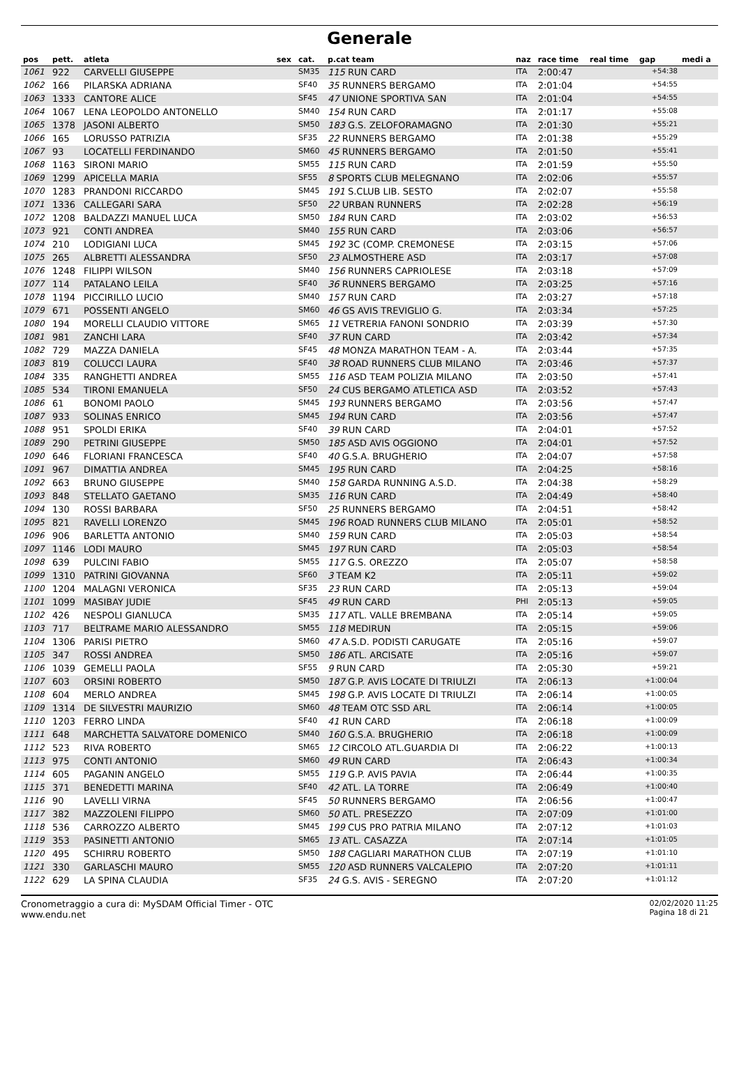Generale
| pos | pett. | atleta | sex | cat. | p.cat team | naz | race time | real time | gap | medi a |
| --- | --- | --- | --- | --- | --- | --- | --- | --- | --- | --- |
| 1061 | 922 | CARVELLI GIUSEPPE | | SM35 | 115 RUN CARD | ITA | 2:00:47 | | +54:38 | |
| 1062 | 166 | PILARSKA ADRIANA | | SF40 | 35 RUNNERS BERGAMO | ITA | 2:01:04 | | +54:55 | |
| 1063 | 1333 | CANTORE ALICE | | SF45 | 47 UNIONE SPORTIVA SAN | ITA | 2:01:04 | | +54:55 | |
| 1064 | 1067 | LENA LEOPOLDO ANTONELLO | | SM40 | 154 RUN CARD | ITA | 2:01:17 | | +55:08 | |
| 1065 | 1378 | JASONI ALBERTO | | SM50 | 183 G.S. ZELOFORAMAGNO | ITA | 2:01:30 | | +55:21 | |
| 1066 | 165 | LORUSSO PATRIZIA | | SF35 | 22 RUNNERS BERGAMO | ITA | 2:01:38 | | +55:29 | |
| 1067 | 93 | LOCATELLI FERDINANDO | | SM60 | 45 RUNNERS BERGAMO | ITA | 2:01:50 | | +55:41 | |
| 1068 | 1163 | SIRONI MARIO | | SM55 | 115 RUN CARD | ITA | 2:01:59 | | +55:50 | |
| 1069 | 1299 | APICELLA MARIA | | SF55 | 8 SPORTS CLUB MELEGNANO | ITA | 2:02:06 | | +55:57 | |
| 1070 | 1283 | PRANDONI RICCARDO | | SM45 | 191 S.CLUB LIB. SESTO | ITA | 2:02:07 | | +55:58 | |
| 1071 | 1336 | CALLEGARI SARA | | SF50 | 22 URBAN RUNNERS | ITA | 2:02:28 | | +56:19 | |
| 1072 | 1208 | BALDAZZI MANUEL LUCA | | SM50 | 184 RUN CARD | ITA | 2:03:02 | | +56:53 | |
| 1073 | 921 | CONTI ANDREA | | SM40 | 155 RUN CARD | ITA | 2:03:06 | | +56:57 | |
| 1074 | 210 | LODIGIANI LUCA | | SM45 | 192 3C (COMP. CREMONESE | ITA | 2:03:15 | | +57:06 | |
| 1075 | 265 | ALBRETTI ALESSANDRA | | SF50 | 23 ALMOSTHERE ASD | ITA | 2:03:17 | | +57:08 | |
| 1076 | 1248 | FILIPPI WILSON | | SM40 | 156 RUNNERS CAPRIOLESE | ITA | 2:03:18 | | +57:09 | |
| 1077 | 114 | PATALANO LEILA | | SF40 | 36 RUNNERS BERGAMO | ITA | 2:03:25 | | +57:16 | |
| 1078 | 1194 | PICCIRILLO LUCIO | | SM40 | 157 RUN CARD | ITA | 2:03:27 | | +57:18 | |
| 1079 | 671 | POSSENTI ANGELO | | SM60 | 46 GS AVIS TREVIGLIO G. | ITA | 2:03:34 | | +57:25 | |
| 1080 | 194 | MORELLI CLAUDIO VITTORE | | SM65 | 11 VETRERIA FANONI SONDRIO | ITA | 2:03:39 | | +57:30 | |
| 1081 | 981 | ZANCHI LARA | | SF40 | 37 RUN CARD | ITA | 2:03:42 | | +57:34 | |
| 1082 | 729 | MAZZA DANIELA | | SF45 | 48 MONZA MARATHON TEAM - A. | ITA | 2:03:44 | | +57:35 | |
| 1083 | 819 | COLUCCI LAURA | | SF40 | 38 ROAD RUNNERS CLUB MILANO | ITA | 2:03:46 | | +57:37 | |
| 1084 | 335 | RANGHETTI ANDREA | | SM55 | 116 ASD TEAM POLIZIA MILANO | ITA | 2:03:50 | | +57:41 | |
| 1085 | 534 | TIRONI EMANUELA | | SF50 | 24 CUS BERGAMO ATLETICA ASD | ITA | 2:03:52 | | +57:43 | |
| 1086 | 61 | BONOMI PAOLO | | SM45 | 193 RUNNERS BERGAMO | ITA | 2:03:56 | | +57:47 | |
| 1087 | 933 | SOLINAS ENRICO | | SM45 | 194 RUN CARD | ITA | 2:03:56 | | +57:47 | |
| 1088 | 951 | SPOLDI ERIKA | | SF40 | 39 RUN CARD | ITA | 2:04:01 | | +57:52 | |
| 1089 | 290 | PETRINI GIUSEPPE | | SM50 | 185 ASD AVIS OGGIONO | ITA | 2:04:01 | | +57:52 | |
| 1090 | 646 | FLORIANI FRANCESCA | | SF40 | 40 G.S.A. BRUGHERIO | ITA | 2:04:07 | | +57:58 | |
| 1091 | 967 | DIMATTIA ANDREA | | SM45 | 195 RUN CARD | ITA | 2:04:25 | | +58:16 | |
| 1092 | 663 | BRUNO GIUSEPPE | | SM40 | 158 GARDA RUNNING A.S.D. | ITA | 2:04:38 | | +58:29 | |
| 1093 | 848 | STELLATO GAETANO | | SM35 | 116 RUN CARD | ITA | 2:04:49 | | +58:40 | |
| 1094 | 130 | ROSSI BARBARA | | SF50 | 25 RUNNERS BERGAMO | ITA | 2:04:51 | | +58:42 | |
| 1095 | 821 | RAVELLI LORENZO | | SM45 | 196 ROAD RUNNERS CLUB MILANO | ITA | 2:05:01 | | +58:52 | |
| 1096 | 906 | BARLETTA ANTONIO | | SM40 | 159 RUN CARD | ITA | 2:05:03 | | +58:54 | |
| 1097 | 1146 | LODI MAURO | | SM45 | 197 RUN CARD | ITA | 2:05:03 | | +58:54 | |
| 1098 | 639 | PULCINI FABIO | | SM55 | 117 G.S. OREZZO | ITA | 2:05:07 | | +58:58 | |
| 1099 | 1310 | PATRINI GIOVANNA | | SF60 | 3 TEAM K2 | ITA | 2:05:11 | | +59:02 | |
| 1100 | 1204 | MALAGNI VERONICA | | SF35 | 23 RUN CARD | ITA | 2:05:13 | | +59:04 | |
| 1101 | 1099 | MASIBAY JUDIE | | SF45 | 49 RUN CARD | PHI | 2:05:13 | | +59:05 | |
| 1102 | 426 | NESPOLI GIANLUCA | | SM35 | 117 ATL. VALLE BREMBANA | ITA | 2:05:14 | | +59:05 | |
| 1103 | 717 | BELTRAME MARIO ALESSANDRO | | SM55 | 118 MEDIRUN | ITA | 2:05:15 | | +59:06 | |
| 1104 | 1306 | PARISI PIETRO | | SM60 | 47 A.S.D. PODISTI CARUGATE | ITA | 2:05:16 | | +59:07 | |
| 1105 | 347 | ROSSI ANDREA | | SM50 | 186 ATL. ARCISATE | ITA | 2:05:16 | | +59:07 | |
| 1106 | 1039 | GEMELLI PAOLA | | SF55 | 9 RUN CARD | ITA | 2:05:30 | | +59:21 | |
| 1107 | 603 | ORSINI ROBERTO | | SM50 | 187 G.P. AVIS LOCATE DI TRIULZI | ITA | 2:06:13 | | +1:00:04 | |
| 1108 | 604 | MERLO ANDREA | | SM45 | 198 G.P. AVIS LOCATE DI TRIULZI | ITA | 2:06:14 | | +1:00:05 | |
| 1109 | 1314 | DE SILVESTRI MAURIZIO | | SM60 | 48 TEAM OTC SSD ARL | ITA | 2:06:14 | | +1:00:05 | |
| 1110 | 1203 | FERRO LINDA | | SF40 | 41 RUN CARD | ITA | 2:06:18 | | +1:00:09 | |
| 1111 | 648 | MARCHETTA SALVATORE DOMENICO | | SM40 | 160 G.S.A. BRUGHERIO | ITA | 2:06:18 | | +1:00:09 | |
| 1112 | 523 | RIVA ROBERTO | | SM65 | 12 CIRCOLO ATL.GUARDIA DI | ITA | 2:06:22 | | +1:00:13 | |
| 1113 | 975 | CONTI ANTONIO | | SM60 | 49 RUN CARD | ITA | 2:06:43 | | +1:00:34 | |
| 1114 | 605 | PAGANIN ANGELO | | SM55 | 119 G.P. AVIS PAVIA | ITA | 2:06:44 | | +1:00:35 | |
| 1115 | 371 | BENEDETTI MARINA | | SF40 | 42 ATL. LA TORRE | ITA | 2:06:49 | | +1:00:40 | |
| 1116 | 90 | LAVELLI VIRNA | | SF45 | 50 RUNNERS BERGAMO | ITA | 2:06:56 | | +1:00:47 | |
| 1117 | 382 | MAZZOLENI FILIPPO | | SM60 | 50 ATL. PRESEZZO | ITA | 2:07:09 | | +1:01:00 | |
| 1118 | 536 | CARROZZO ALBERTO | | SM45 | 199 CUS PRO PATRIA MILANO | ITA | 2:07:12 | | +1:01:03 | |
| 1119 | 353 | PASINETTI ANTONIO | | SM65 | 13 ATL. CASAZZA | ITA | 2:07:14 | | +1:01:05 | |
| 1120 | 495 | SCHIRRU ROBERTO | | SM50 | 188 CAGLIARI MARATHON CLUB | ITA | 2:07:19 | | +1:01:10 | |
| 1121 | 330 | GARLASCHI MAURO | | SM55 | 120 ASD RUNNERS VALCALEPIO | ITA | 2:07:20 | | +1:01:11 | |
| 1122 | 629 | LA SPINA CLAUDIA | | SF35 | 24 G.S. AVIS - SEREGNO | ITA | 2:07:20 | | +1:01:12 | |
Cronometraggio a cura di: MySDAM Official Timer - OTC
www.endu.net
02/02/2020 11:25
Pagina 18 di 21